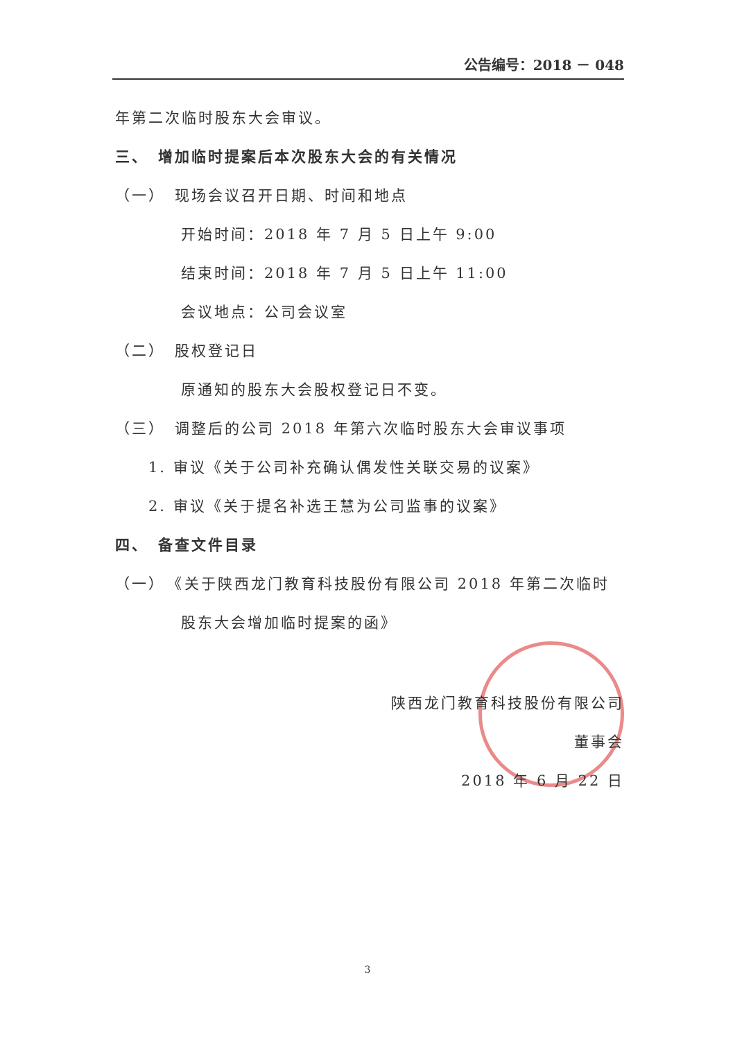公告编号：2018 － 048
年第二次临时股东大会审议。
三、　增加临时提案后本次股东大会的有关情况
（一）　现场会议召开日期、时间和地点
开始时间：2018 年 7 月 5 日上午 9:00
结束时间：2018 年 7 月 5 日上午 11:00
会议地点：公司会议室
（二）　股权登记日
原通知的股东大会股权登记日不变。
（三）　调整后的公司 2018 年第六次临时股东大会审议事项
1. 审议《关于公司补充确认偶发性关联交易的议案》
2. 审议《关于提名补选王慧为公司监事的议案》
四、　备查文件目录
（一）　《关于陕西龙门教育科技股份有限公司 2018 年第二次临时
股东大会增加临时提案的函》
陕西龙门教育科技股份有限公司
董事会
2018 年 6 月 22 日
3